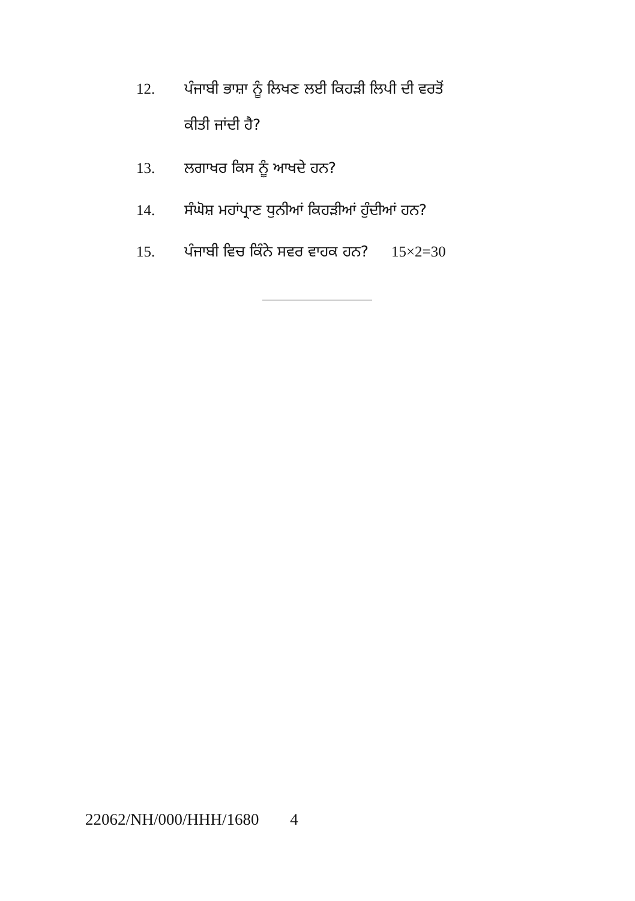12. ਪੰਜਾਬੀ ਭਾਸ਼ਾ ਨੂੰ ਲਿਖਣ ਲਈ ਕਿਹੜੀ ਲਿਪੀ ਦੀ ਵਰਤੋਂ
ਕੀਤੀ ਜਾਂਦੀ ਹੈ?
13. ਲਗਾਖਰ ਕਿਸ ਨੂੰ ਆਖਦੇ ਹਨ?
14. ਸੰਘੋਸ਼ ਮਹਾਂਪ੍ਰਾਣ ਧੁਨੀਆਂ ਕਿਹੜੀਆਂ ਹੁੰਦੀਆਂ ਹਨ?
15. ਪੰਜਾਬੀ ਵਿਚ ਕਿੰਨੇ ਸਵਰ ਵਾਹਕ ਹਨ? 15×2=30
22062/NH/000/HHH/1680 4